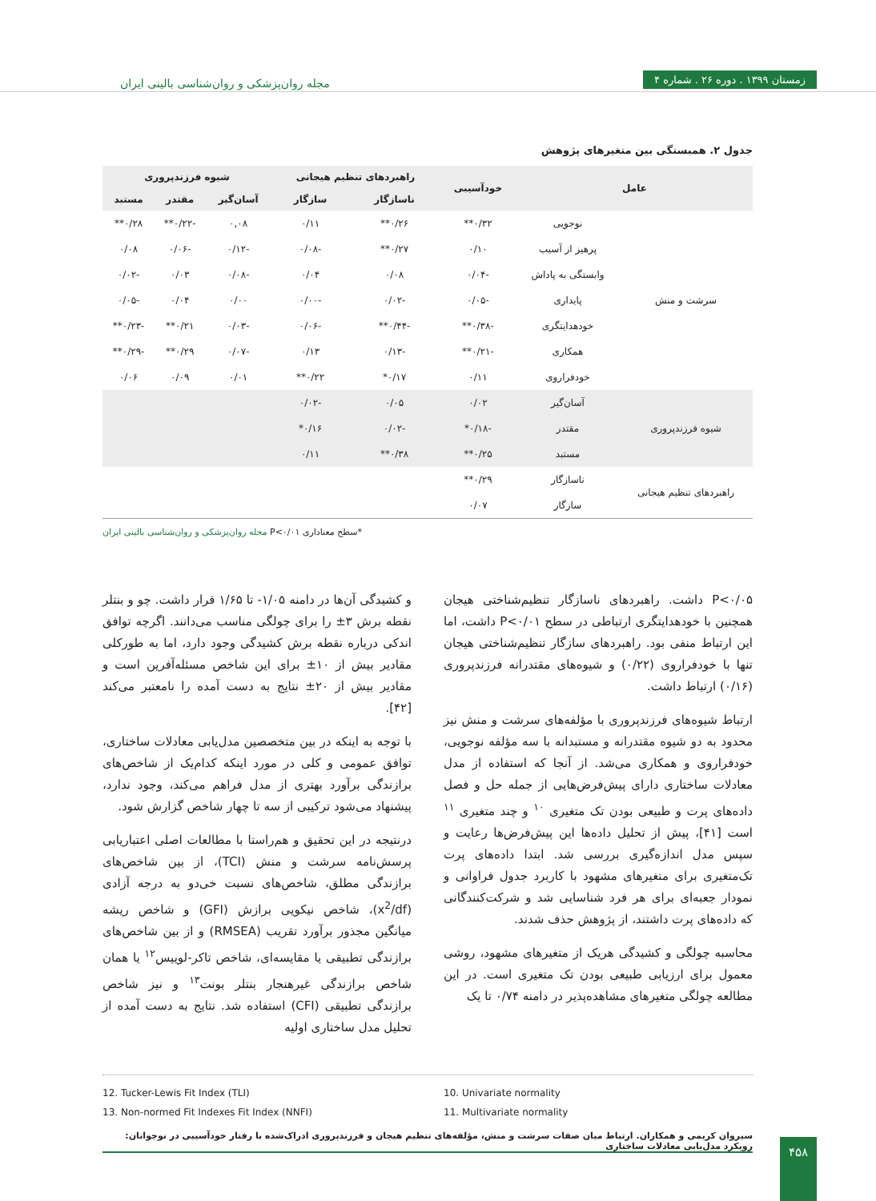زمستان ۱۳۹۹ . دوره ۲۶ . شماره ۴
مجله روان‌پزشکی و روان‌شناسی بالینی ایران
جدول ۲. همبستگی بین متغیرهای پژوهش
| عامل | | خودآسیبی | راهبردهای تنظیم هیجانی | | شیوه فرزندپروری | | |
| --- | --- | --- | --- | --- | --- | --- | --- |
| | | | ناسازگار | سازگار | آسان‌گیر | مقتدر | مستبد |
| سرشت و منش | نوجویی | ۰/۳۲** | ۰/۲۶** | ۰/۱۱ | ۰,۰۸ | -۰/۲۲** | ۰/۲۸** |
| | پرهیز از آسیب | ۰/۱۰ | ۰/۲۷** | -۰/۰۸ | -۰/۱۲ | -۰/۰۶ | ۰/۰۸ |
| | وابستگی به پاداش | -۰/۰۴ | ۰/۰۸ | ۰/۰۴ | -۰/۰۸ | ۰/۰۳ | -۰/۰۲ |
| | پایداری | -۰/۰۵ | -۰/۰۲ | -۰/۰۰ | ۰/۰۰ | ۰/۰۴ | -۰/۰۵ |
| | خودهدایتگری | -۰/۳۸** | -۰/۴۴** | -۰/۰۶ | -۰/۰۳ | ۰/۲۱** | -۰/۲۳** |
| | همکاری | -۰/۲۱** | -۰/۱۳ | ۰/۱۳ | -۰/۰۷ | ۰/۲۹** | -۰/۲۹** |
| | خودفراروی | ۰/۱۱ | ۰/۱۷* | ۰/۲۲** | ۰/۰۱ | ۰/۰۹ | ۰/۰۶ |
| شیوه فرزندپروری | آسان‌گیر | ۰/۰۲ | ۰/۰۵ | -۰/۰۲ | | | |
| | مقتدر | -۰/۱۸* | -۰/۰۲ | ۰/۱۶* | | | |
| | مستبد | ۰/۲۵** | ۰/۳۸** | ۰/۱۱ | | | |
| راهبردهای تنظیم هیجانی | ناسازگار | ۰/۲۹** | | | | | |
| | سازگار | ۰/۰۷ | | | | | |
*سطح معناداری P<۰/۰۱ مجله روان‌پزشکی و روان‌شناسی بالینی ایران
P<۰/۰۵ داشت. راهبردهای ناسازگار تنظیم‌شناختی هیجان همچنین با خودهدایتگری ارتباطی در سطح P<۰/۰۱ داشت، اما این ارتباط منفی بود. راهبردهای سازگار تنظیم‌شناختی هیجان تنها با خودفراروی (۰/۲۲) و شیوه‌های مقتدرانه فرزندپروری (۰/۱۶) ارتباط داشت.
ارتباط شیوه‌های فرزندپروری با مؤلفه‌های سرشت و منش نیز محدود به دو شیوه مقتدرانه و مستبدانه با سه مؤلفه نوجویی، خودفراروی و همکاری می‌شد. از آنجا که استفاده از مدل معادلات ساختاری دارای پیش‌فرض‌هایی از جمله حل و فصل داده‌های پرت و طبیعی بودن تک متغیری <sup>۱۰</sup> و چند متغیری <sup>۱۱</sup> است [۴۱]، پیش از تحلیل داده‌ها این پیش‌فرض‌ها رعایت و سپس مدل اندازه‌گیری بررسی شد. ابتدا داده‌های پرت تک‌متغیری برای متغیرهای مشهود با کاربرد جدول فراوانی و نمودار جعبه‌ای برای هر فرد شناسایی شد و شرکت‌کنندگانی که داده‌های پرت داشتند، از پژوهش حذف شدند.
محاسبه چولگی و کشیدگی هریک از متغیرهای مشهود، روشی معمول برای ارزیابی طبیعی بودن تک متغیری است. در این مطالعه چولگی متغیرهای مشاهده‌پذیر در دامنه ۰/۷۴ تا یک
و کشیدگی آن‌ها در دامنه ۱/۰۵- تا ۱/۶۵ قرار داشت. چو و بنتلر نقطه برش ۳± را برای چولگی مناسب می‌دانند. اگرچه توافق اندکی درباره نقطه برش کشیدگی وجود دارد، اما به طورکلی مقادیر بیش از ۱۰± برای این شاخص مسئله‌آفرین است و مقادیر بیش از ۲۰± نتایج به دست آمده را نامعتبر می‌کند [۴۲].
با توجه به اینکه در بین متخصصین مدل‌یابی معادلات ساختاری، توافق عمومی و کلی در مورد اینکه کدام‌یک از شاخص‌های برازندگی برآورد بهتری از مدل فراهم می‌کند، وجود ندارد، پیشنهاد می‌شود ترکیبی از سه تا چهار شاخص گزارش شود.
درنتیجه در این تحقیق و هم‌راستا با مطالعات اصلی اعتباریابی پرسش‌نامه سرشت و منش (TCI)، از بین شاخص‌های برازندگی مطلق، شاخص‌های نسبت خی‌دو به درجه آزادی (x<sup>2</sup>/df)، شاخص نیکویی برازش (GFI) و شاخص ریشه میانگین مجذور برآورد تقریب (RMSEA) و از بین شاخص‌های برازندگی تطبیقی یا مقایسه‌ای، شاخص تاکر-لوییس<sup>۱۲</sup> یا همان شاخص برازندگی غیرهنجار بنتلر بونت<sup>۱۳</sup> و نیز شاخص برازندگی تطبیقی (CFI) استفاده شد. نتایج به دست آمده از تحلیل مدل ساختاری اولیه
12. Tucker-Lewis Fit Index (TLI)
13. Non-normed Fit Indexes Fit Index (NNFI)
10. Univariate normality
11. Multivariate normality
سیروان کریمی و همکاران. ارتباط میان صفات سرشت و منش، مؤلفه‌های تنظیم هیجان و فرزندپروری ادراک‌شده با رفتار خودآسیبی در نوجوانان: رویکرد مدل‌یابی معادلات ساختاری
۴۵۸